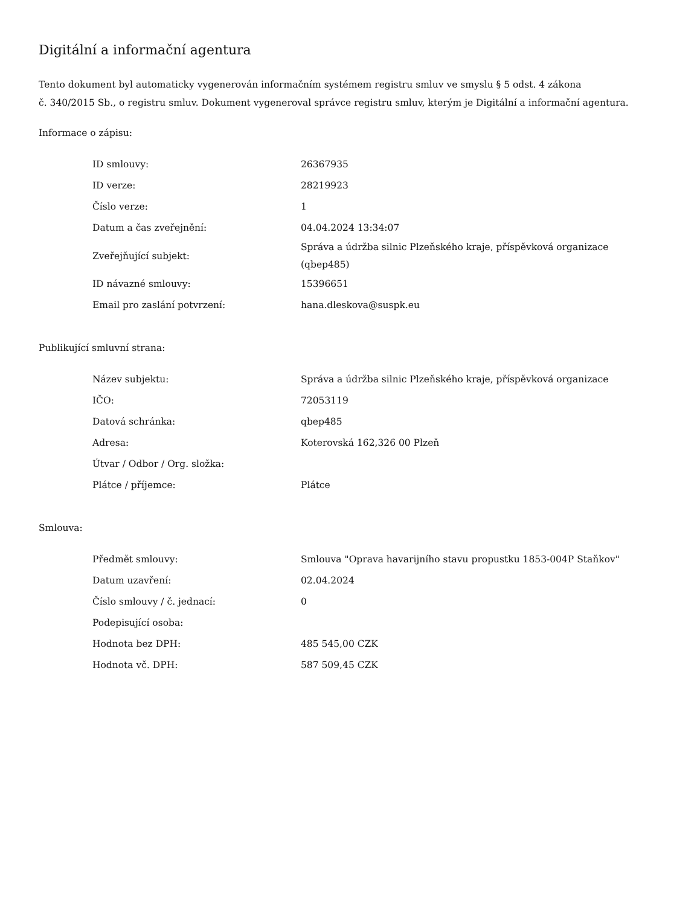Digitální a informační agentura
Tento dokument byl automaticky vygenerován informačním systémem registru smluv ve smyslu § 5 odst. 4 zákona
č. 340/2015 Sb., o registru smluv. Dokument vygeneroval správce registru smluv, kterým je Digitální a informační agentura.
Informace o zápisu:
| ID smlouvy: | 26367935 |
| ID verze: | 28219923 |
| Číslo verze: | 1 |
| Datum a čas zveřejnění: | 04.04.2024 13:34:07 |
| Zveřejňující subjekt: | Správa a údržba silnic Plzeňského kraje, příspěvková organizace (qbep485) |
| ID návazné smlouvy: | 15396651 |
| Email pro zaslání potvrzení: | hana.dleskova@suspk.eu |
Publikující smluvní strana:
| Název subjektu: | Správa a údržba silnic Plzeňského kraje, příspěvková organizace |
| IČO: | 72053119 |
| Datová schránka: | qbep485 |
| Adresa: | Koterovská 162,326 00 Plzeň |
| Útvar / Odbor / Org. složka: | |
| Plátce / příjemce: | Plátce |
Smlouva:
| Předmět smlouvy: | Smlouva "Oprava havarijního stavu propustku 1853-004P Staňkov" |
| Datum uzavření: | 02.04.2024 |
| Číslo smlouvy / č. jednací: | 0 |
| Podepisující osoba: | |
| Hodnota bez DPH: | 485 545,00 CZK |
| Hodnota vč. DPH: | 587 509,45 CZK |